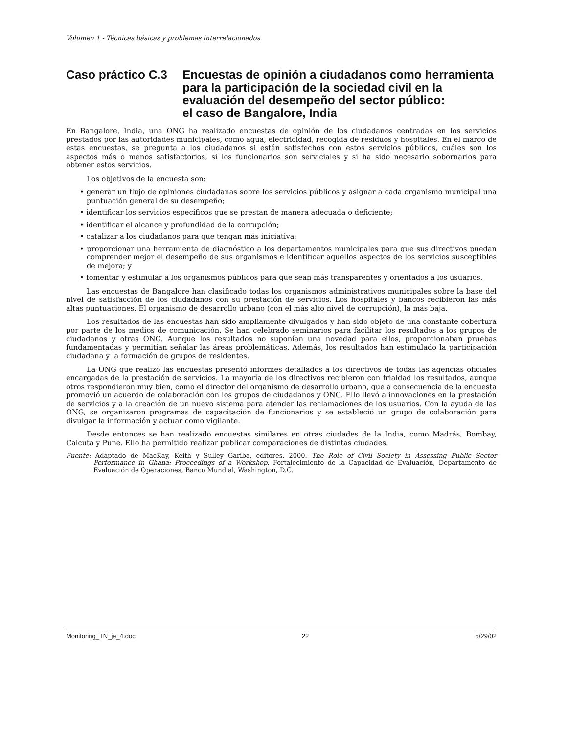Volumen 1 - Técnicas básicas y problemas interrelacionados
Caso práctico C.3
Encuestas de opinión a ciudadanos como herramienta para la participación de la sociedad civil en la evaluación del desempeño del sector público:
el caso de Bangalore, India
En Bangalore, India, una ONG ha realizado encuestas de opinión de los ciudadanos centradas en los servicios prestados por las autoridades municipales, como agua, electricidad, recogida de residuos y hospitales. En el marco de estas encuestas, se pregunta a los ciudadanos si están satisfechos con estos servicios públicos, cuáles son los aspectos más o menos satisfactorios, si los funcionarios son serviciales y si ha sido necesario sobornarlos para obtener estos servicios.
Los objetivos de la encuesta son:
• generar un flujo de opiniones ciudadanas sobre los servicios públicos y asignar a cada organismo municipal una puntuación general de su desempeño;
• identificar los servicios específicos que se prestan de manera adecuada o deficiente;
• identificar el alcance y profundidad de la corrupción;
• catalizar a los ciudadanos para que tengan más iniciativa;
• proporcionar una herramienta de diagnóstico a los departamentos municipales para que sus directivos puedan comprender mejor el desempeño de sus organismos e identificar aquellos aspectos de los servicios susceptibles de mejora; y
• fomentar y estimular a los organismos públicos para que sean más transparentes y orientados a los usuarios.
Las encuestas de Bangalore han clasificado todas los organismos administrativos municipales sobre la base del nivel de satisfacción de los ciudadanos con su prestación de servicios. Los hospitales y bancos recibieron las más altas puntuaciones. El organismo de desarrollo urbano (con el más alto nivel de corrupción), la más baja.
Los resultados de las encuestas han sido ampliamente divulgados y han sido objeto de una constante cobertura por parte de los medios de comunicación. Se han celebrado seminarios para facilitar los resultados a los grupos de ciudadanos y otras ONG. Aunque los resultados no suponían una novedad para ellos, proporcionaban pruebas fundamentadas y permitían señalar las áreas problemáticas. Además, los resultados han estimulado la participación ciudadana y la formación de grupos de residentes.
La ONG que realizó las encuestas presentó informes detallados a los directivos de todas las agencias oficiales encargadas de la prestación de servicios. La mayoría de los directivos recibieron con frialdad los resultados, aunque otros respondieron muy bien, como el director del organismo de desarrollo urbano, que a consecuencia de la encuesta promovió un acuerdo de colaboración con los grupos de ciudadanos y ONG. Ello llevó a innovaciones en la prestación de servicios y a la creación de un nuevo sistema para atender las reclamaciones de los usuarios. Con la ayuda de las ONG, se organizaron programas de capacitación de funcionarios y se estableció un grupo de colaboración para divulgar la información y actuar como vigilante.
Desde entonces se han realizado encuestas similares en otras ciudades de la India, como Madrás, Bombay, Calcuta y Pune. Ello ha permitido realizar publicar comparaciones de distintas ciudades.
Fuente: Adaptado de MacKay, Keith y Sulley Gariba, editores. 2000. The Role of Civil Society in Assessing Public Sector Performance in Ghana: Proceedings of a Workshop. Fortalecimiento de la Capacidad de Evaluación, Departamento de Evaluación de Operaciones, Banco Mundial, Washington, D.C.
Monitoring_TN_je_4.doc 22 5/29/02